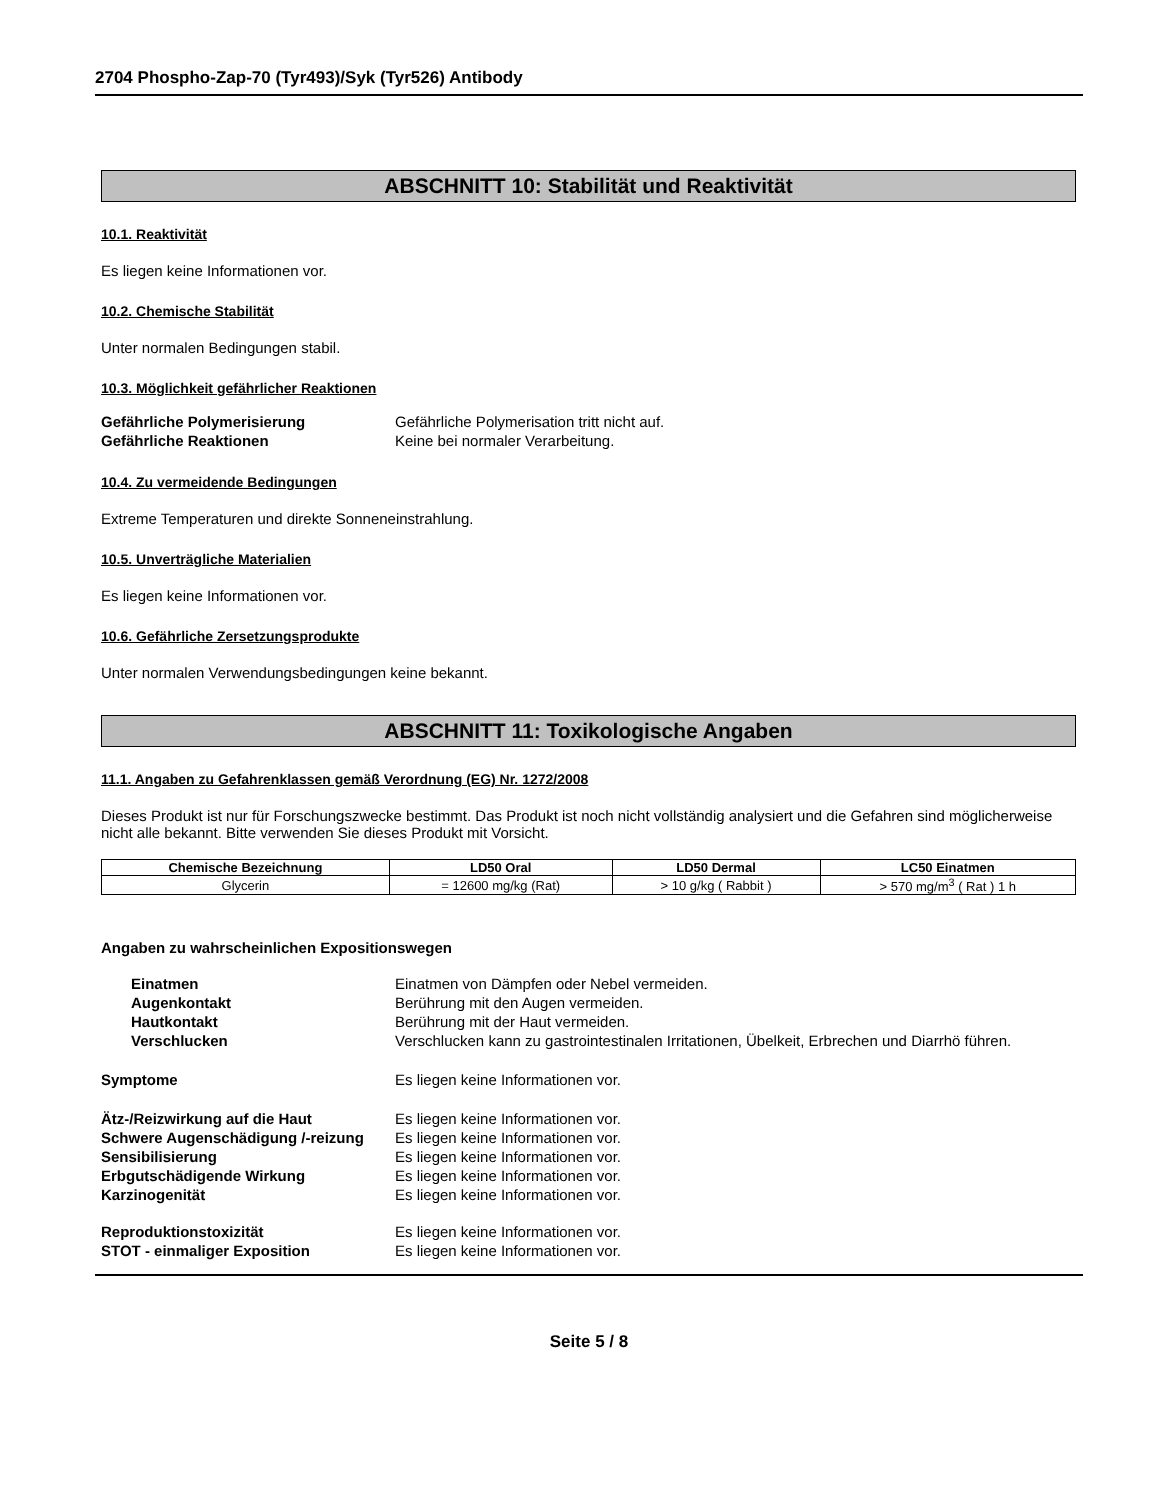2704 Phospho-Zap-70 (Tyr493)/Syk (Tyr526) Antibody
ABSCHNITT 10: Stabilität und Reaktivität
10.1. Reaktivität
Es liegen keine Informationen vor.
10.2. Chemische Stabilität
Unter normalen Bedingungen stabil.
10.3. Möglichkeit gefährlicher Reaktionen
Gefährliche Polymerisierung Gefährliche Polymerisation tritt nicht auf. Gefährliche Reaktionen Keine bei normaler Verarbeitung.
10.4. Zu vermeidende Bedingungen
Extreme Temperaturen und direkte Sonneneinstrahlung.
10.5. Unverträgliche Materialien
Es liegen keine Informationen vor.
10.6. Gefährliche Zersetzungsprodukte
Unter normalen Verwendungsbedingungen keine bekannt.
ABSCHNITT 11: Toxikologische Angaben
11.1. Angaben zu Gefahrenklassen gemäß Verordnung (EG) Nr. 1272/2008
Dieses Produkt ist nur für Forschungszwecke bestimmt. Das Produkt ist noch nicht vollständig analysiert und die Gefahren sind möglicherweise nicht alle bekannt. Bitte verwenden Sie dieses Produkt mit Vorsicht.
| Chemische Bezeichnung | LD50 Oral | LD50 Dermal | LC50 Einatmen |
| --- | --- | --- | --- |
| Glycerin | = 12600 mg/kg (Rat) | > 10 g/kg ( Rabbit ) | > 570 mg/m<sup>3</sup> ( Rat ) 1 h |
Angaben zu wahrscheinlichen Expositionswegen
Einatmen Einatmen von Dämpfen oder Nebel vermeiden. Augenkontakt Berührung mit den Augen vermeiden. Hautkontakt Berührung mit der Haut vermeiden. Verschlucken Verschlucken kann zu gastrointestinalen Irritationen, Übelkeit, Erbrechen und Diarrhö führen.
Symptome Es liegen keine Informationen vor.
Ätz-/Reizwirkung auf die Haut Es liegen keine Informationen vor. Schwere Augenschädigung /-reizung Es liegen keine Informationen vor. Sensibilisierung Es liegen keine Informationen vor. Erbgutschädigende Wirkung Es liegen keine Informationen vor. Karzinogenität Es liegen keine Informationen vor.
Reproduktionstoxizität Es liegen keine Informationen vor. STOT - einmaliger Exposition Es liegen keine Informationen vor.
Seite 5 / 8